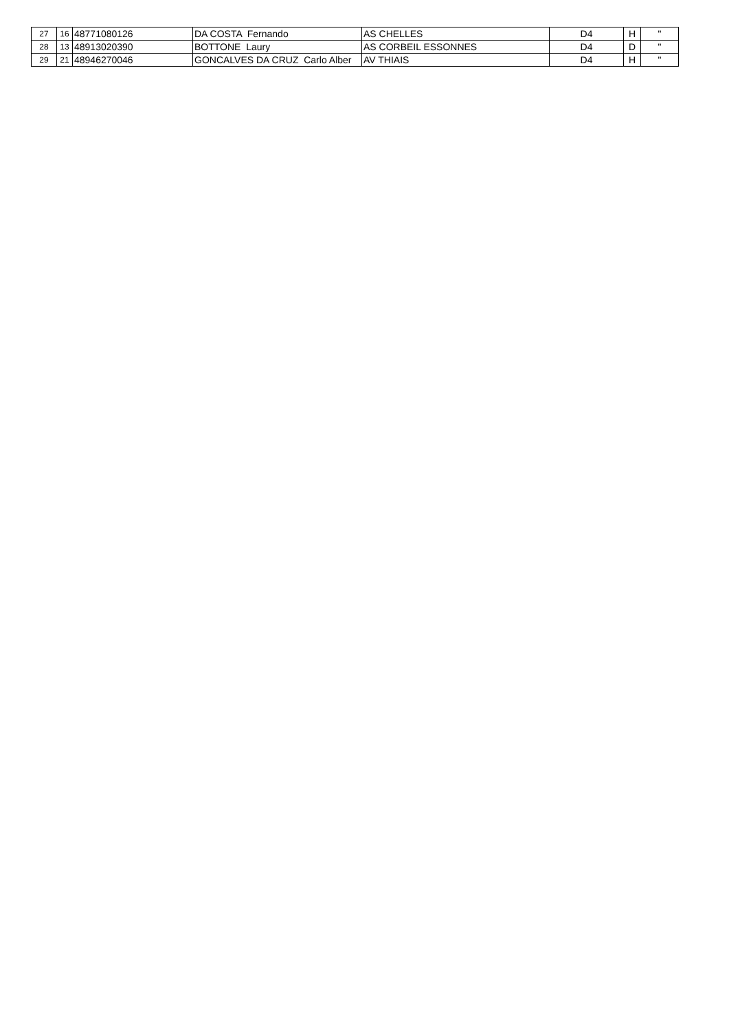| 27 | 16 | 48771080126 | DA COSTA Fernando | AS CHELLES | D4 | H | " |
| 28 | 13 | 48913020390 | BOTTONE Laury | AS CORBEIL ESSONNES | D4 | D | " |
| 29 | 21 | 48946270046 | GONCALVES DA CRUZ Carlo Alber | AV THIAIS | D4 | H | " |